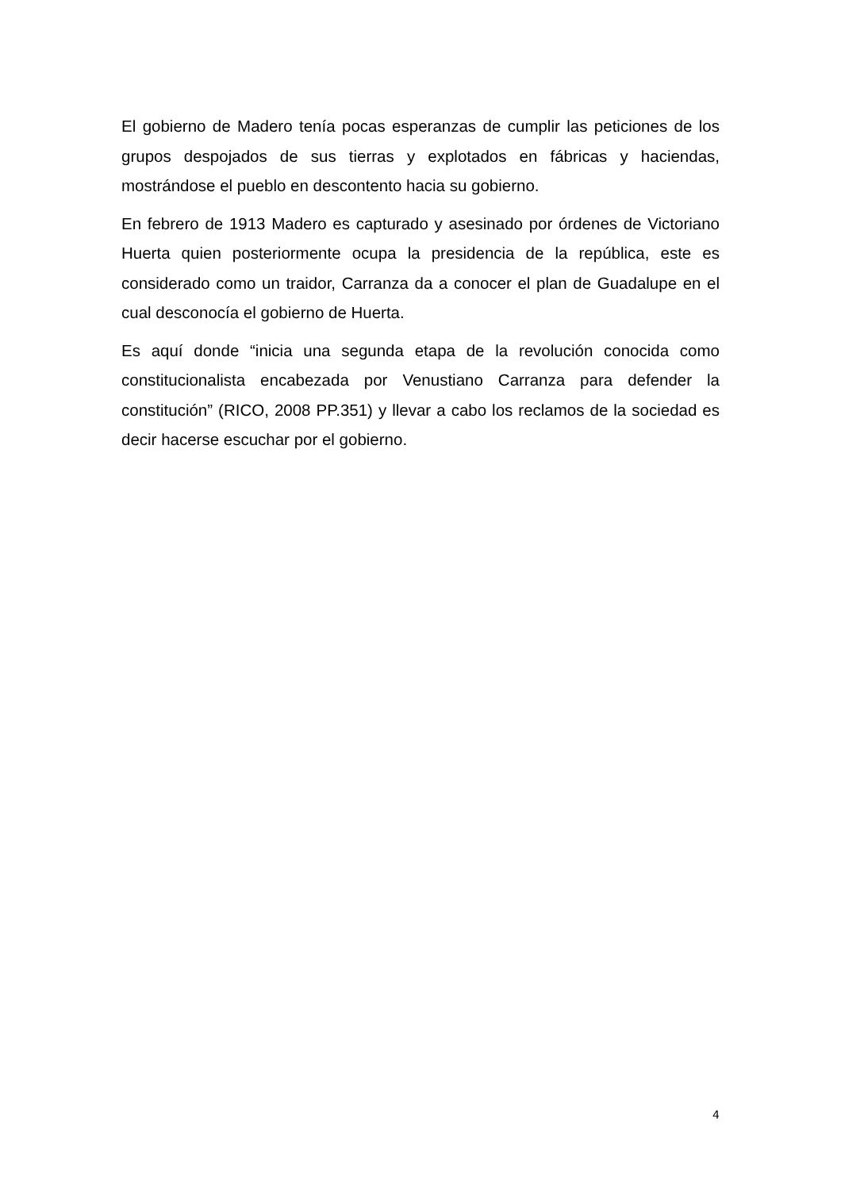El gobierno de Madero tenía pocas esperanzas de cumplir las peticiones de los grupos despojados de sus tierras y explotados en fábricas y haciendas, mostrándose el pueblo en descontento hacia su gobierno.
En febrero de 1913 Madero es capturado y asesinado por órdenes de Victoriano Huerta quien posteriormente ocupa la presidencia de la república, este es considerado como un traidor, Carranza da a conocer el plan de Guadalupe en el cual desconocía el gobierno de Huerta.
Es aquí donde “inicia una segunda etapa de la revolución conocida como constitucionalista encabezada por Venustiano Carranza para defender la constitución” (RICO, 2008 PP.351) y llevar a cabo los reclamos de la sociedad es decir hacerse escuchar por el gobierno.
4